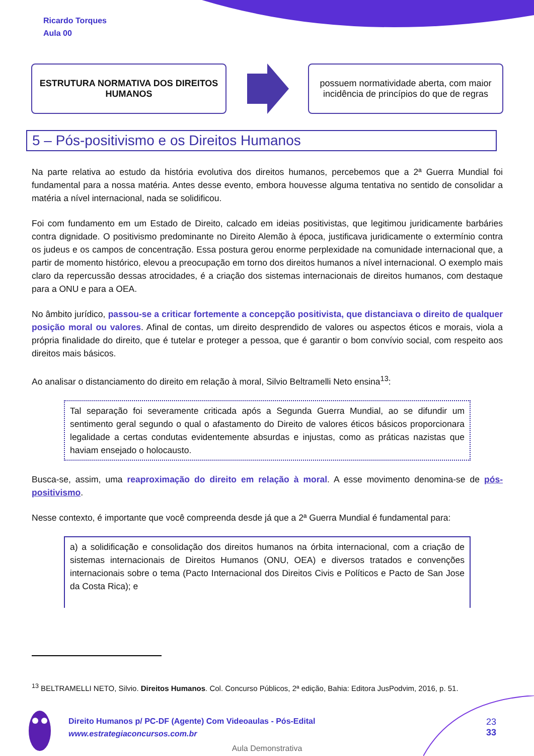Ricardo Torques
Aula 00
ESTRUTURA NORMATIVA DOS DIREITOS HUMANOS
possuem normatividade aberta, com maior incidência de princípios do que de regras
5 – Pós-positivismo e os Direitos Humanos
Na parte relativa ao estudo da história evolutiva dos direitos humanos, percebemos que a 2ª Guerra Mundial foi fundamental para a nossa matéria. Antes desse evento, embora houvesse alguma tentativa no sentido de consolidar a matéria a nível internacional, nada se solidificou.
Foi com fundamento em um Estado de Direito, calcado em ideias positivistas, que legitimou juridicamente barbáries contra dignidade. O positivismo predominante no Direito Alemão à época, justificava juridicamente o extermínio contra os judeus e os campos de concentração. Essa postura gerou enorme perplexidade na comunidade internacional que, a partir de momento histórico, elevou a preocupação em torno dos direitos humanos a nível internacional. O exemplo mais claro da repercussão dessas atrocidades, é a criação dos sistemas internacionais de direitos humanos, com destaque para a ONU e para a OEA.
No âmbito jurídico, passou-se a criticar fortemente a concepção positivista, que distanciava o direito de qualquer posição moral ou valores. Afinal de contas, um direito desprendido de valores ou aspectos éticos e morais, viola a própria finalidade do direito, que é tutelar e proteger a pessoa, que é garantir o bom convívio social, com respeito aos direitos mais básicos.
Ao analisar o distanciamento do direito em relação à moral, Silvio Beltramelli Neto ensina<sup>13</sup>:
Tal separação foi severamente criticada após a Segunda Guerra Mundial, ao se difundir um sentimento geral segundo o qual o afastamento do Direito de valores éticos básicos proporcionara legalidade a certas condutas evidentemente absurdas e injustas, como as práticas nazistas que haviam ensejado o holocausto.
Busca-se, assim, uma reaproximação do direito em relação à moral. A esse movimento denomina-se de pós-positivismo.
Nesse contexto, é importante que você compreenda desde já que a 2ª Guerra Mundial é fundamental para:
a) a solidificação e consolidação dos direitos humanos na órbita internacional, com a criação de sistemas internacionais de Direitos Humanos (ONU, OEA) e diversos tratados e convenções internacionais sobre o tema (Pacto Internacional dos Direitos Civis e Políticos e Pacto de San Jose da Costa Rica); e
<sup>13</sup> BELTRAMELLI NETO, Silvio. Direitos Humanos. Col. Concurso Públicos, 2ª edição, Bahia: Editora JusPodvim, 2016, p. 51.
Direito Humanos p/ PC-DF (Agente) Com Videoaulas - Pós-Edital
www.estrategiaconcursos.com.br
23
33
Aula Demonstrativa